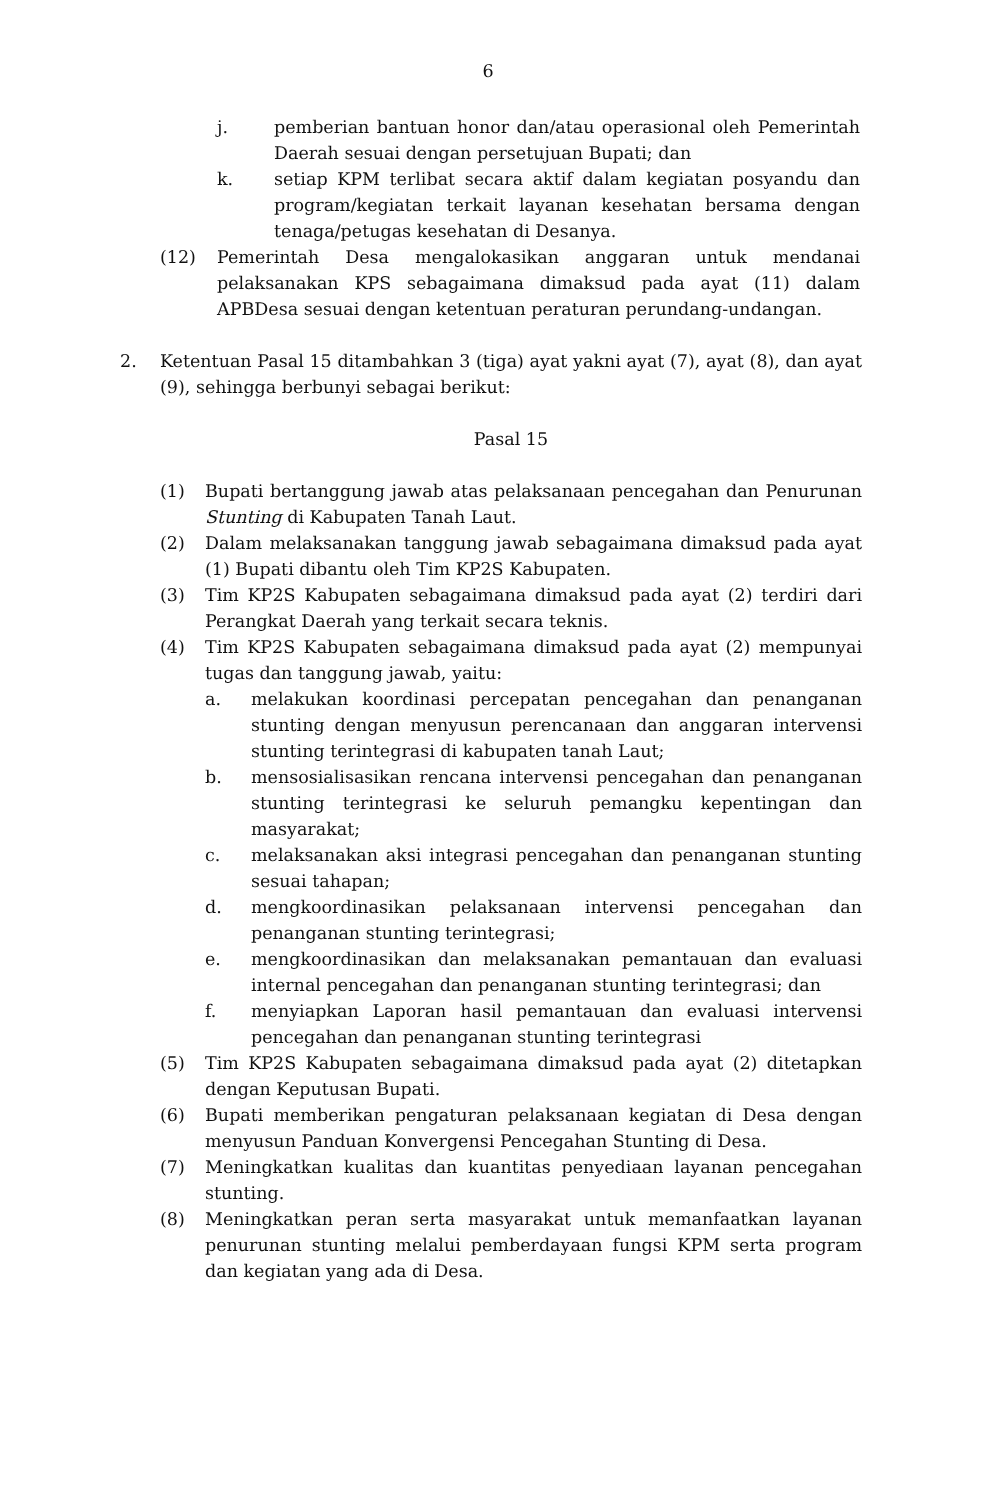6
j. pemberian bantuan honor dan/atau operasional oleh Pemerintah Daerah sesuai dengan persetujuan Bupati; dan
k. setiap KPM terlibat secara aktif dalam kegiatan posyandu dan program/kegiatan terkait layanan kesehatan bersama dengan tenaga/petugas kesehatan di Desanya.
(12) Pemerintah Desa mengalokasikan anggaran untuk mendanai pelaksanakan KPS sebagaimana dimaksud pada ayat (11) dalam APBDesa sesuai dengan ketentuan peraturan perundang-undangan.
2. Ketentuan Pasal 15 ditambahkan 3 (tiga) ayat yakni ayat (7), ayat (8), dan ayat (9), sehingga berbunyi sebagai berikut:
Pasal 15
(1) Bupati bertanggung jawab atas pelaksanaan pencegahan dan Penurunan Stunting di Kabupaten Tanah Laut.
(2) Dalam melaksanakan tanggung jawab sebagaimana dimaksud pada ayat (1) Bupati dibantu oleh Tim KP2S Kabupaten.
(3) Tim KP2S Kabupaten sebagaimana dimaksud pada ayat (2) terdiri dari Perangkat Daerah yang terkait secara teknis.
(4) Tim KP2S Kabupaten sebagaimana dimaksud pada ayat (2) mempunyai tugas dan tanggung jawab, yaitu:
a. melakukan koordinasi percepatan pencegahan dan penanganan stunting dengan menyusun perencanaan dan anggaran intervensi stunting terintegrasi di kabupaten tanah Laut;
b. mensosialisasikan rencana intervensi pencegahan dan penanganan stunting terintegrasi ke seluruh pemangku kepentingan dan masyarakat;
c. melaksanakan aksi integrasi pencegahan dan penanganan stunting sesuai tahapan;
d. mengkoordinasikan pelaksanaan intervensi pencegahan dan penanganan stunting terintegrasi;
e. mengkoordinasikan dan melaksanakan pemantauan dan evaluasi internal pencegahan dan penanganan stunting terintegrasi; dan
f. menyiapkan Laporan hasil pemantauan dan evaluasi intervensi pencegahan dan penanganan stunting terintegrasi
(5) Tim KP2S Kabupaten sebagaimana dimaksud pada ayat (2) ditetapkan dengan Keputusan Bupati.
(6) Bupati memberikan pengaturan pelaksanaan kegiatan di Desa dengan menyusun Panduan Konvergensi Pencegahan Stunting di Desa.
(7) Meningkatkan kualitas dan kuantitas penyediaan layanan pencegahan stunting.
(8) Meningkatkan peran serta masyarakat untuk memanfaatkan layanan penurunan stunting melalui pemberdayaan fungsi KPM serta program dan kegiatan yang ada di Desa.